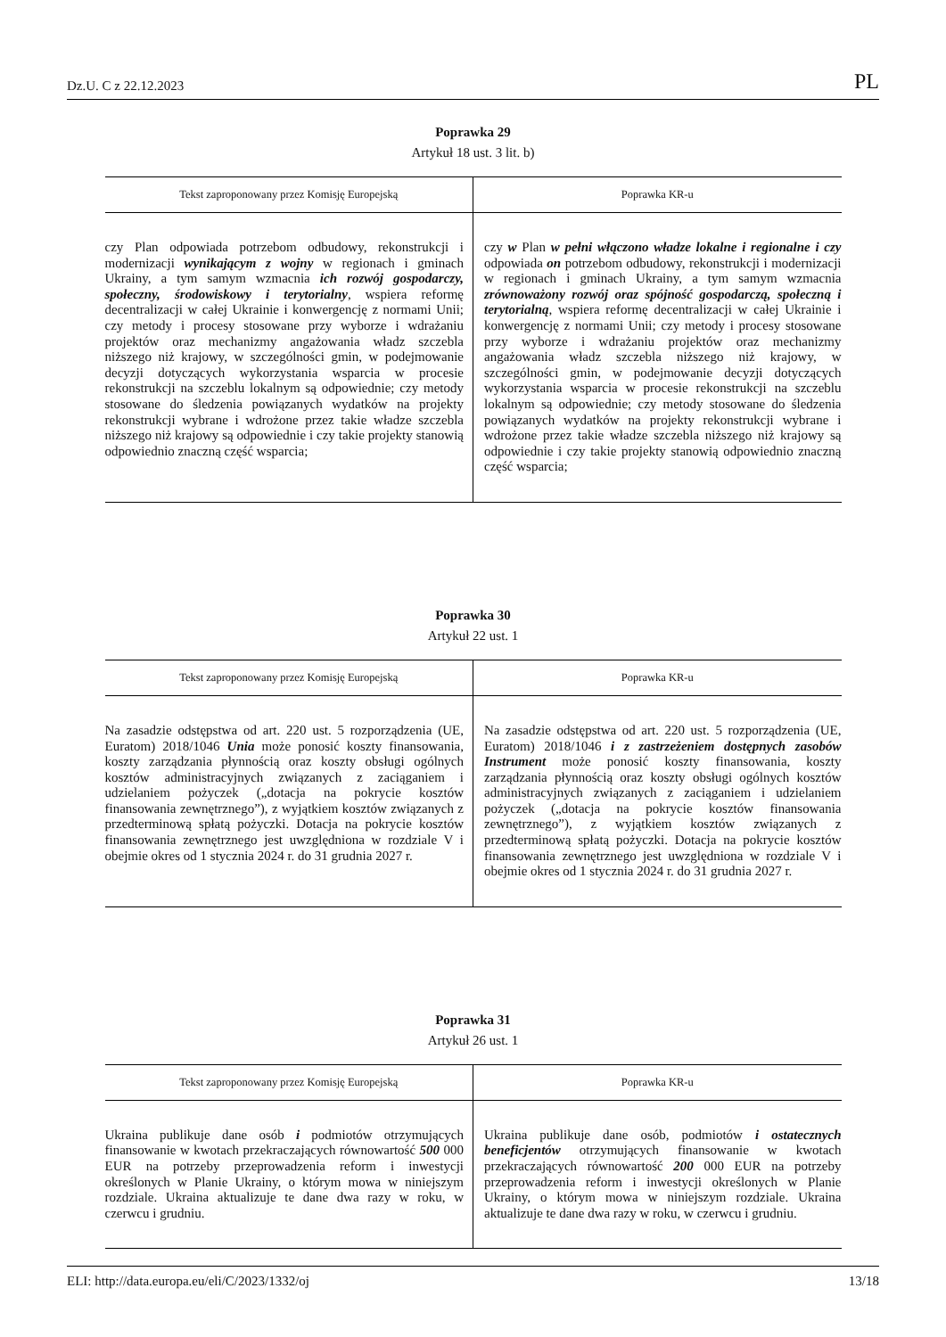Dz.U. C z 22.12.2023 PL
Poprawka 29
Artykuł 18 ust. 3 lit. b)
| Tekst zaproponowany przez Komisję Europejską | Poprawka KR-u |
| --- | --- |
| czy Plan odpowiada potrzebom odbudowy, rekonstrukcji i modernizacji wynikającym z wojny w regionach i gminach Ukrainy, a tym samym wzmacnia ich rozwój gospodarczy, społeczny, środowiskowy i terytorialny , wspiera reformę decentralizacji w całej Ukrainie i konwergencję z normami Unii; czy metody i procesy stosowane przy wyborze i wdrażaniu projektów oraz mechanizmy angażowania władz szczebla niższego niż krajowy, w szczególności gmin, w podejmowanie decyzji dotyczących wykorzystania wsparcia w procesie rekonstrukcji na szczeblu lokalnym są odpowiednie; czy metody stosowane do śledzenia powiązanych wydatków na projekty rekonstrukcji wybrane i wdrożone przez takie władze szczebla niższego niż krajowy są odpowiednie i czy takie projekty stanowią odpowiednio znaczną część wsparcia; | czy w Plan w pełni włączono władze lokalne i regionalne i czy odpowiada on potrzebom odbudowy, rekonstrukcji i modernizacji w regionach i gminach Ukrainy, a tym samym wzmacnia zrównoważony rozwój oraz spójność gospodarczą, społeczną i terytorialną , wspiera reformę decentralizacji w całej Ukrainie i konwergencję z normami Unii; czy metody i procesy stosowane przy wyborze i wdrażaniu projektów oraz mechanizmy angażowania władz szczebla niższego niż krajowy, w szczególności gmin, w podejmowanie decyzji dotyczących wykorzystania wsparcia w procesie rekonstrukcji na szczeblu lokalnym są odpowiednie; czy metody stosowane do śledzenia powiązanych wydatków na projekty rekonstrukcji wybrane i wdrożone przez takie władze szczebla niższego niż krajowy są odpowiednie i czy takie projekty stanowią odpowiednio znaczną część wsparcia; |
Poprawka 30
Artykuł 22 ust. 1
| Tekst zaproponowany przez Komisję Europejską | Poprawka KR-u |
| --- | --- |
| Na zasadzie odstępstwa od art. 220 ust. 5 rozporządzenia (UE, Euratom) 2018/1046 Unia może ponosić koszty finansowania, koszty zarządzania płynnością oraz koszty obsługi ogólnych kosztów administracyjnych związanych z zaciąganiem i udzielaniem pożyczek („dotacja na pokrycie kosztów finansowania zewnętrznego”), z wyjątkiem kosztów związanych z przedterminową spłatą pożyczki. Dotacja na pokrycie kosztów finansowania zewnętrznego jest uwzględniona w rozdziale V i obejmie okres od 1 stycznia 2024 r. do 31 grudnia 2027 r. | Na zasadzie odstępstwa od art. 220 ust. 5 rozporządzenia (UE, Euratom) 2018/1046 i z zastrzeżeniem dostępnych zasobów Instrument może ponosić koszty finansowania, koszty zarządzania płynnością oraz koszty obsługi ogólnych kosztów administracyjnych związanych z zaciąganiem i udzielaniem pożyczek („dotacja na pokrycie kosztów finansowania zewnętrznego”), z wyjątkiem kosztów związanych z przedterminową spłatą pożyczki. Dotacja na pokrycie kosztów finansowania zewnętrznego jest uwzględniona w rozdziale V i obejmie okres od 1 stycznia 2024 r. do 31 grudnia 2027 r. |
Poprawka 31
Artykuł 26 ust. 1
| Tekst zaproponowany przez Komisję Europejską | Poprawka KR-u |
| --- | --- |
| Ukraina publikuje dane osób i podmiotów otrzymujących finansowanie w kwotach przekraczających równowartość 500 000 EUR na potrzeby przeprowadzenia reform i inwestycji określonych w Planie Ukrainy, o którym mowa w niniejszym rozdziale. Ukraina aktualizuje te dane dwa razy w roku, w czerwcu i grudniu. | Ukraina publikuje dane osób, podmiotów i ostatecznych beneficjentów otrzymujących finansowanie w kwotach przekraczających równowartość 200 000 EUR na potrzeby przeprowadzenia reform i inwestycji określonych w Planie Ukrainy, o którym mowa w niniejszym rozdziale. Ukraina aktualizuje te dane dwa razy w roku, w czerwcu i grudniu. |
ELI: http://data.europa.eu/eli/C/2023/1332/oj 13/18